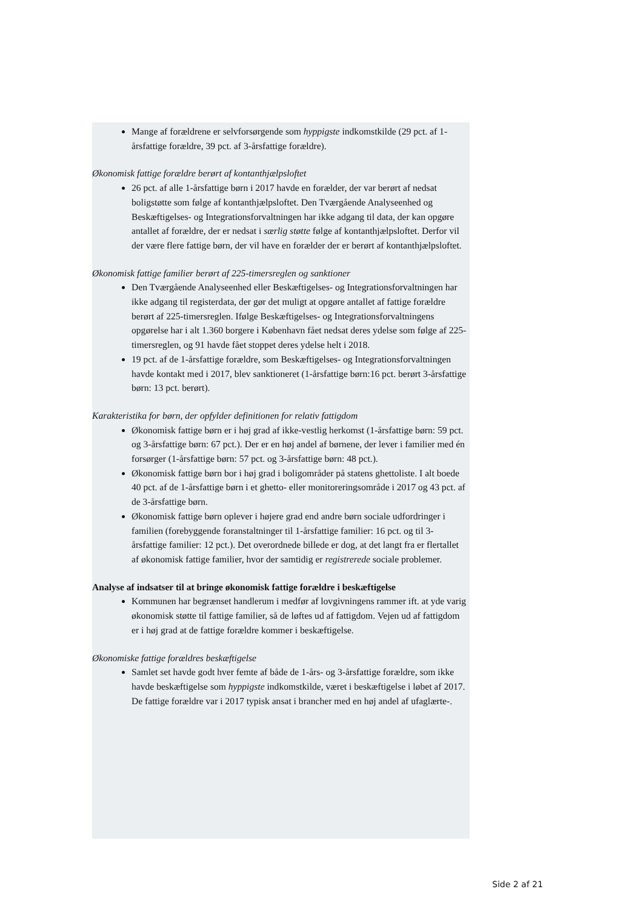Mange af forældrene er selvforsørgende som hyppigste indkomstkilde (29 pct. af 1-årsfattige forældre, 39 pct. af 3-årsfattige forældre).
Økonomisk fattige forældre berørt af kontanthjælpsloftet
26 pct. af alle 1-årsfattige børn i 2017 havde en forælder, der var berørt af nedsat boligstøtte som følge af kontanthjælpsloftet. Den Tværgående Analyseenhed og Beskæftigelses- og Integrationsforvaltningen har ikke adgang til data, der kan opgøre antallet af forældre, der er nedsat i særlig støtte følge af kontanthjælpsloftet. Derfor vil der være flere fattige børn, der vil have en forælder der er berørt af kontanthjælpsloftet.
Økonomisk fattige familier berørt af 225-timersreglen og sanktioner
Den Tværgående Analyseenhed eller Beskæftigelses- og Integrationsforvaltningen har ikke adgang til registerdata, der gør det muligt at opgøre antallet af fattige forældre berørt af 225-timersreglen. Ifølge Beskæftigelses- og Integrationsforvaltningens opgørelse har i alt 1.360 borgere i København fået nedsat deres ydelse som følge af 225-timersreglen, og 91 havde fået stoppet deres ydelse helt i 2018.
19 pct. af de 1-årsfattige forældre, som Beskæftigelses- og Integrationsforvaltningen havde kontakt med i 2017, blev sanktioneret (1-årsfattige børn:16 pct. berørt 3-årsfattige børn: 13 pct. berørt).
Karakteristika for børn, der opfylder definitionen for relativ fattigdom
Økonomisk fattige børn er i høj grad af ikke-vestlig herkomst (1-årsfattige børn: 59 pct. og 3-årsfattige børn: 67 pct.). Der er en høj andel af børnene, der lever i familier med én forsørger (1-årsfattige børn: 57 pct. og 3-årsfattige børn: 48 pct.).
Økonomisk fattige børn bor i høj grad i boligområder på statens ghettoliste. I alt boede 40 pct. af de 1-årsfattige børn i et ghetto- eller monitoreringsområde i 2017 og 43 pct. af de 3-årsfattige børn.
Økonomisk fattige børn oplever i højere grad end andre børn sociale udfordringer i familien (forebyggende foranstaltninger til 1-årsfattige familier: 16 pct. og til 3-årsfattige familier: 12 pct.). Det overordnede billede er dog, at det langt fra er flertallet af økonomisk fattige familier, hvor der samtidig er registrerede sociale problemer.
Analyse af indsatser til at bringe økonomisk fattige forældre i beskæftigelse
Kommunen har begrænset handlerum i medfør af lovgivningens rammer ift. at yde varig økonomisk støtte til fattige familier, så de løftes ud af fattigdom. Vejen ud af fattigdom er i høj grad at de fattige forældre kommer i beskæftigelse.
Økonomiske fattige forældres beskæftigelse
Samlet set havde godt hver femte af både de 1-års- og 3-årsfattige forældre, som ikke havde beskæftigelse som hyppigste indkomstkilde, været i beskæftigelse i løbet af 2017. De fattige forældre var i 2017 typisk ansat i brancher med en høj andel af ufaglærte-.
Side 2 af 21